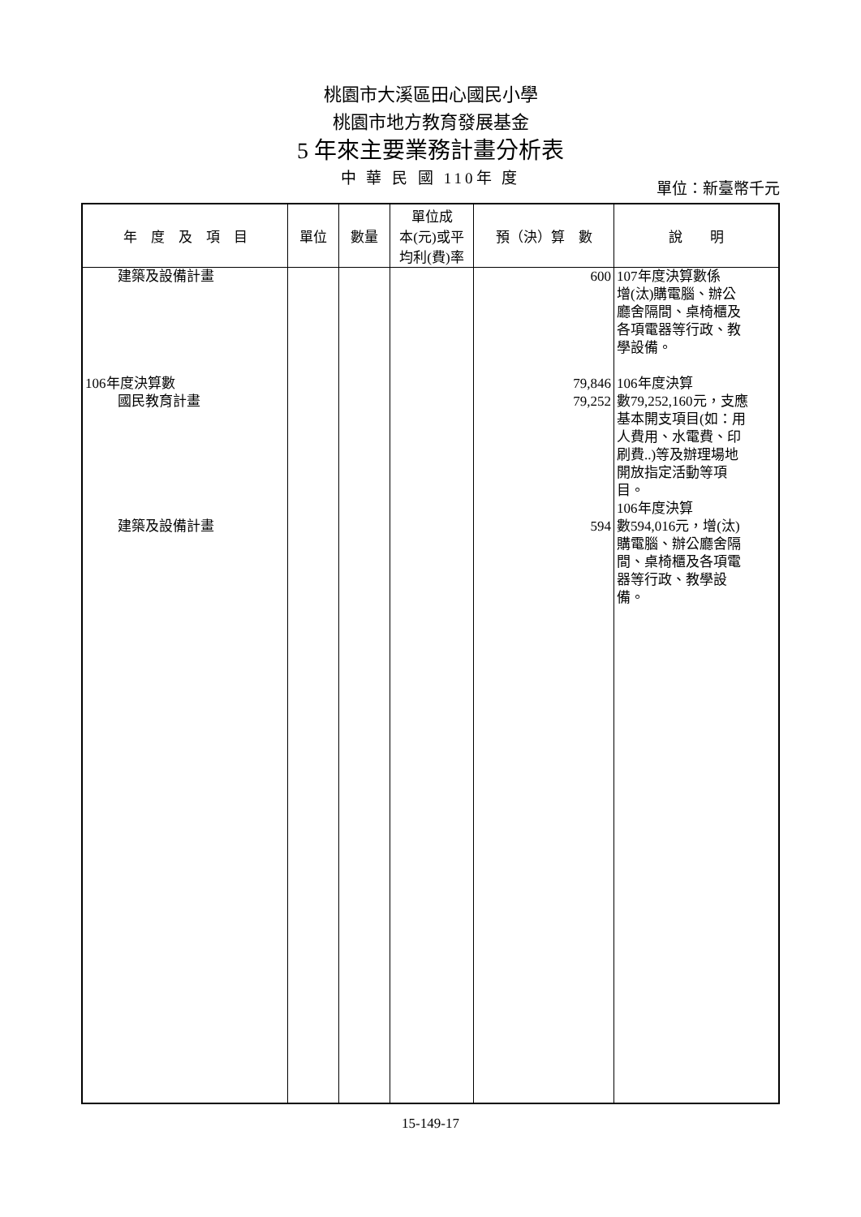桃園市大溪區田心國民小學
桃園市地方教育發展基金
5 年來主要業務計畫分析表
中 華 民 國 110年 度
單位：新臺幣千元
| 年 度 及 項 目 | 單位 | 數量 | 單位成 本(元)或平 均利(費)率 | 預（決）算 數 | 說 明 |
| --- | --- | --- | --- | --- | --- |
| 建築及設備計畫 106年度決算數 國民教育計畫 建築及設備計畫 | | | | 600 79,846 79,252 594 | 107年度決算數係 增(汰)購電腦、辦公 廳舍隔間、桌椅櫃及 各項電器等行政、教 學設備。 106年度決算 數79,252,160元，支應 基本開支項目(如：用 人費用、水電費、印 刷費..)等及辦理場地 開放指定活動等項 目。 106年度決算 數594,016元，增(汰) 購電腦、辦公廳舍隔 間、桌椅櫃及各項電 器等行政、教學設 備。 |
15-149-17